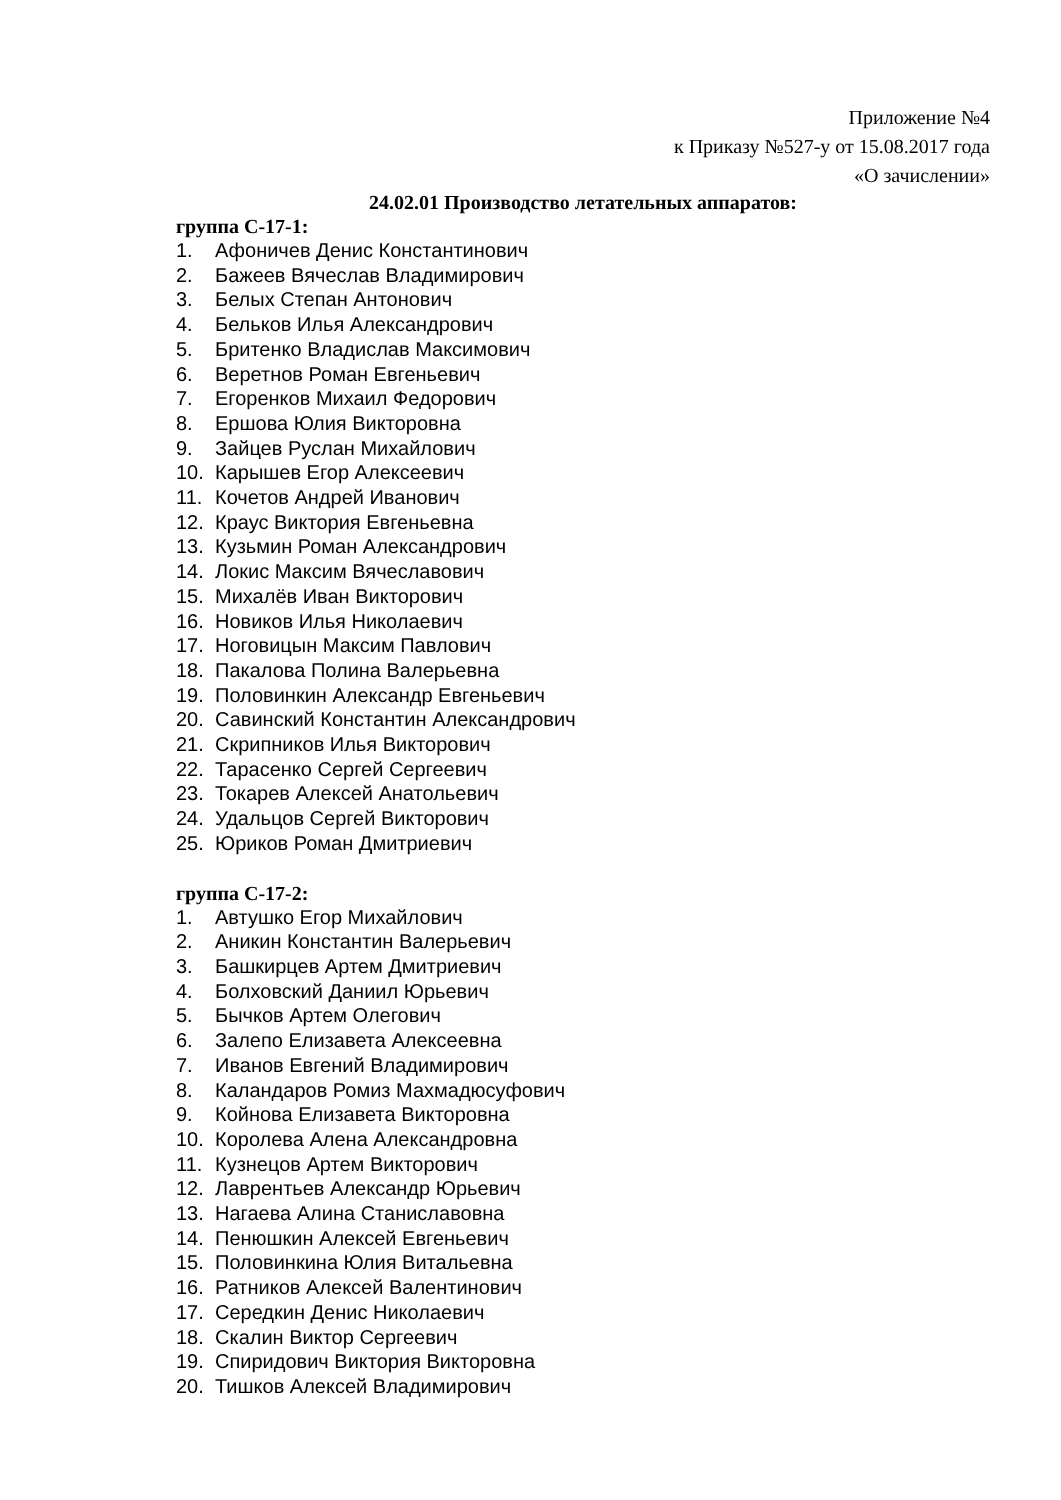Приложение №4
к Приказу №527-у от 15.08.2017 года
«О зачислении»
24.02.01 Производство летательных аппаратов:
группа С-17-1:
1. Афоничев Денис Константинович
2. Бажеев Вячеслав Владимирович
3. Белых Степан Антонович
4. Бельков Илья Александрович
5. Бритенко Владислав Максимович
6. Веретнов Роман Евгеньевич
7. Егоренков Михаил Федорович
8. Ершова Юлия Викторовна
9. Зайцев Руслан Михайлович
10. Карышев Егор Алексеевич
11. Кочетов Андрей Иванович
12. Краус Виктория Евгеньевна
13. Кузьмин Роман Александрович
14. Локис Максим Вячеславович
15. Михалёв Иван Викторович
16. Новиков Илья Николаевич
17. Ноговицын Максим Павлович
18. Пакалова Полина Валерьевна
19. Половинкин Александр Евгеньевич
20. Савинский Константин Александрович
21. Скрипников Илья Викторович
22. Тарасенко Сергей Сергеевич
23. Токарев Алексей Анатольевич
24. Удальцов Сергей Викторович
25. Юриков Роман Дмитриевич
группа С-17-2:
1. Автушко Егор Михайлович
2. Аникин Константин Валерьевич
3. Башкирцев Артем Дмитриевич
4. Болховский Даниил Юрьевич
5. Бычков Артем Олегович
6. Залепо Елизавета Алексеевна
7. Иванов Евгений Владимирович
8. Каландаров Ромиз Махмадюсуфович
9. Койнова Елизавета Викторовна
10. Королева Алена Александровна
11. Кузнецов Артем Викторович
12. Лаврентьев Александр Юрьевич
13. Нагаева Алина Станиславовна
14. Пенюшкин Алексей Евгеньевич
15. Половинкина Юлия Витальевна
16. Ратников Алексей Валентинович
17. Середкин Денис Николаевич
18. Скалин Виктор Сергеевич
19. Спиридович Виктория Викторовна
20. Тишков Алексей Владимирович